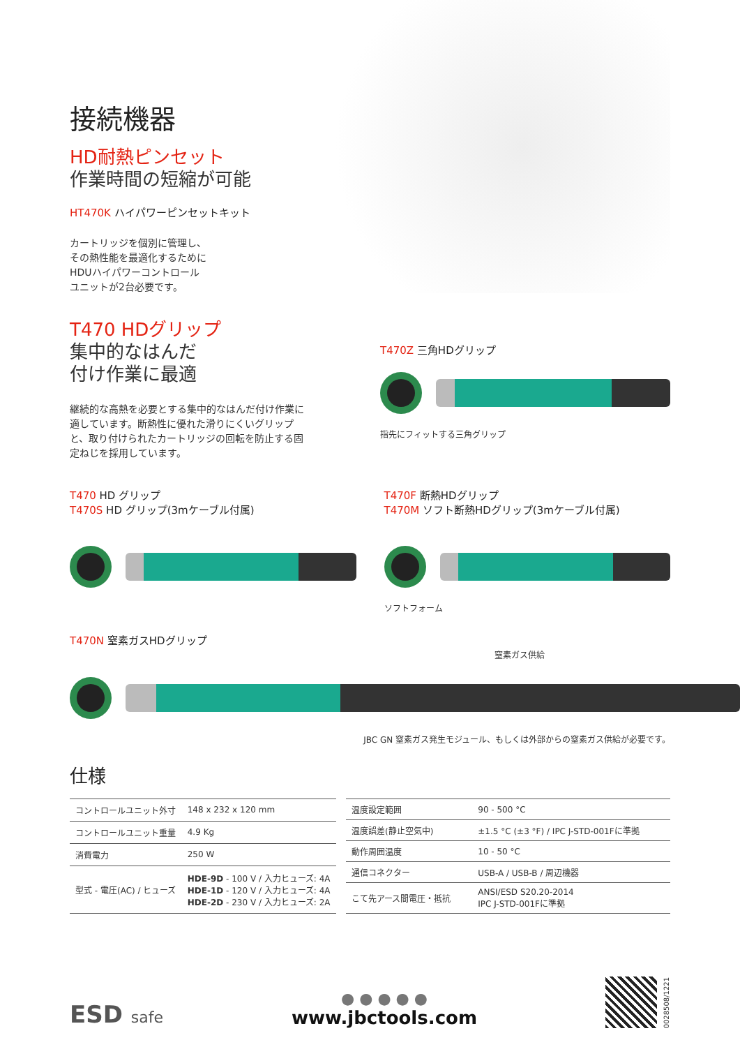接続機器
HD耐熱ピンセット
作業時間の短縮が可能
HT470K ハイパワーピンセットキット
カートリッジを個別に管理し、
その熱性能を最適化するために
HDUハイパワーコントロール
ユニットが2台必要です。
T470 HDグリップ
集中的なはんだ
付け作業に最適
継続的な高熱を必要とする集中的なはんだ付け作業に適しています。断熱性に優れた滑りにくいグリップと、取り付けられたカートリッジの回転を防止する固定ねじを採用しています。
T470Z 三角HDグリップ
指先にフィットする三角グリップ
T470 HD グリップ
T470S HD グリップ(3mケーブル付属)
T470F 断熱HDグリップ
T470M ソフト断熱HDグリップ(3mケーブル付属)
ソフトフォーム
T470N 窒素ガスHDグリップ
窒素ガス供給
JBC GN 窒素ガス発生モジュール、もしくは外部からの窒素ガス供給が必要です。
仕様
| コントロールユニット外寸 | 148 x 232 x 120 mm |
| コントロールユニット重量 | 4.9 Kg |
| 消費電力 | 250 W |
| 型式 - 電圧(AC) / ヒューズ | HDE-9D - 100 V / 入力ヒューズ: 4A HDE-1D - 120 V / 入力ヒューズ: 4A HDE-2D - 230 V / 入力ヒューズ: 2A |
| 温度設定範囲 | 90 - 500 °C |
| 温度誤差(静止空気中) | ±1.5 °C (±3 °F) / IPC J-STD-001Fに準拠 |
| 動作周囲温度 | 10 - 50 °C |
| 通信コネクター | USB-A / USB-B / 周辺機器 |
| こて先アース間電圧・抵抗 | ANSI/ESD S20.20-2014 IPC J-STD-001Fに準拠 |
ESD safe
● ● ● ● ●
www.jbctools.com
0028508/1221